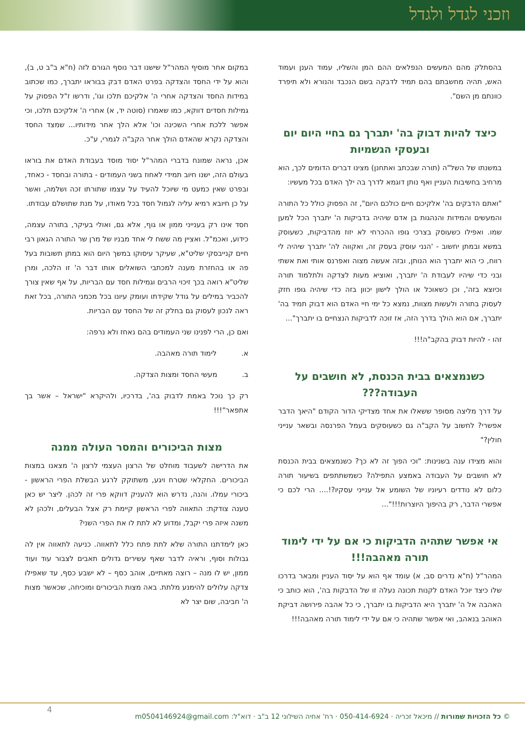וזכני לגדל ולגדל
בהסתלק מהם המעשים הנפלאים ההם המן והשליו, עמוד הענן ועמוד האש, תהיה מחשבתם בהם תמיד לדבקה בשם הנכבד והנורא ולא תיפרד כוונתם מן השם".
כיצד להיות דבוק בה' יתברך גם בחיי היום יום ובעסקי הגשמיות
במשנתו של השל"ה (תורה שבכתב ואתחנן) מצינו דברים הדומים לכך, הוא מרחיב בחשיבות העניין ואף נותן דוגמא לדרך בה ילך האדם בכל מעשיו:
"ואתם הדבקים בה' אלקיכם חיים כולכם היום", זה הפסוק כולל כל התורה והמעשים והמידות והנהגות בן אדם שיהיה בדביקות ה' יתברך הכל למען שמו. ואפילו כשעוסק בצרכי גופו ההכרחי לא יזוז מהדביקות, כשעוסק במשא ובמתן יחשוב - 'הנני עוסק בעסק זה, ואקווה לה' יתברך שיהיה לי רווח, כי הוא יתברך הוא הנותן, ובזה אעשה מצוה ואפרנס אותי ואת אשתי ובני כדי שיהיו לעבודת ה' יתברך, ואוציא מעות לצדקה ולתלמוד תורה וכיוצא בזה', וכן כשאוכל או הולך לישון יכוון בזה כדי שיהיה גופו חזק לעסוק בתורה ולעשות מצוות, נמצא כל ימי חיי האדם הוא דבוק תמיד בה' יתברך, אם הוא הולך בדרך הזה, אז זוכה לדביקות הנצחיים בו יתברך"...
זהו - להיות דבוק בהקב"ה!!!
כשנמצאים בבית הכנסת, לא חושבים על העבודה???
על דרך מליצה מסופר ששאלו את אחד מצדיקי הדור הקודם "היאך הדבר אפשרי? לחשוב על הקב"ה גם כשעוסקים בעמל הפרנסה ובשאר ענייני חולין?"
והוא מצידו ענה בשנינות: "וכי הפוך זה לא כך? כשנמצאים בבית הכנסת לא חושבים על העבודה באמצע התפילה? כשמשתתפים בשיעור תורה כלום לא נודדים רעיוניו של השומע אל ענייני עסקיו?!.... הרי לכם כי אפשרי הדבר, רק בהיפוך היוצרות!!!"...
אי אפשר שתהיה הדביקות כי אם על ידי לימוד תורה מאהבה!!!
המהר"ל (ח"א נדרים סב, א) עומד אף הוא על יסוד העניין ומבאר בדרכו שלו כיצד יוכל האדם לקנות תכונה נעלה זו של הדבקות בה', הוא כותב כי האהבה אל ה' יתברך היא הדביקות בו יתברך, כי כל אהבה פירושה דביקת האוהב בנאהב, ואי אפשר שתהיה כי אם על ידי לימוד תורה מאהבה!!!
במקום אחר מוסיף המהר"ל שישנו דבר נוסף הגורם לזה (ח"א ב"ב ט, ב), והוא על ידי החסד והצדקה בפרט האדם דבק בבוראו יתברך, כמו שכתוב במידות החסד והצדקה אחרי ה' אלקיכם תלכו וגו', ודרשו ז"ל הפסוק על גמילות חסדים דווקא, כמו שאמרו (סוטה יד, א) אחרי ה' אלקיכם תלכו, וכי אפשר ללכת אחרי השכינה וכו' אלא הלך אחר מידותיו... שמצד החסד והצדקה נקרא שהאדם הולך אחר הקב"ה לגמרי, ע"כ.
אכן, נראה שמונח בדברי המהר"ל יסוד מוסד בעבודת האדם את בוראו בעולם הזה, ישנו חיוב תמידי לאחוז בשני העמודים - בתורה ובחסד - כאחד, ובפרט שאין כמעט מי שיוכל להעיד על עצמו שתורתו זכה ושלמה, ואשר על כן חיובא רמיא עליה לגמול חסד בכל מאודו, על מנת שתושלם עבודתו.
חסד אינו רק בענייני ממון או גוף, אלא גם, ואולי בעיקר, בתורה עצמה, כידוע, ואכמ"ל. ואציין מה ששח לי אחד מבניו של מרן שר התורה הגאון רבי חיים קנייבסקי שליט"א, שעיקר עיסוקו במשך היום הוא במתן תשובות בעל פה או בהחזרת מענה למכתבי השואלים אותו דבר ה' זו הלכה, ומרן שליט"א רואה בכך זיכוי הרבים וגמילות חסד עם הבריות, על אף שאין צורך להכביר במילים על גודל שקידתו ועומק עיונו בכל מכמני התורה, בכל זאת ראה לנכון לעסוק גם בחלק זה של החסד עם הבריות.
ואם כן, הרי לפנינו שני העמודים בהם נאחז ולא נרפה:
א. לימוד תורה מאהבה.
ב. מעשי החסד ומצות הצדקה.
רק כך נוכל באמת לדבוק בה', בדרכיו, ולהיקרא "ישראל – אשר בך אתפאר"!!!
מצות הביכורים והמסר העולה ממנה
את הדרישה לשעבוד מוחלט של הרצון העצמי לרצון ה' מצאנו במצות הביכורים. החקלאי שטרח ויגע, משתוקק לרגע הבשלת הפרי הראשון - ביכורי עמלו. והנה, נדרש הוא להעניק דווקא פרי זה לכהן. ליצר יש כאן טענה צודקת: התאווה לפרי הראשון קיימת רק אצל הבעלים, ולכהן לא משנה איזה פרי יקבל, ומדוע לא לתת לו את הפרי השני?
כאן לימדתנו התורה שלא לתת פתח כלל לתאווה. כניעה לתאווה אין לה גבולות וסוף, וראיה לדבר שאף עשירים גדולים תאבים לצבור עוד ועוד ממון, יש לו מנה – רוצה מאתיים, אוהב כסף – לא ישבע כסף, עד שאפילו צדקה עלולים להימנע מלתת. באה מצות הביכורים ומוכיחה, שכאשר מצות ה' חביבה, שום יצר לא
4
© כל הזכויות שמורות // מיכאל זכריה · 050-414-6924 · רח' אחיה השילוני 12 ב"ב · דוא"ל: m0504146924@gmail.com